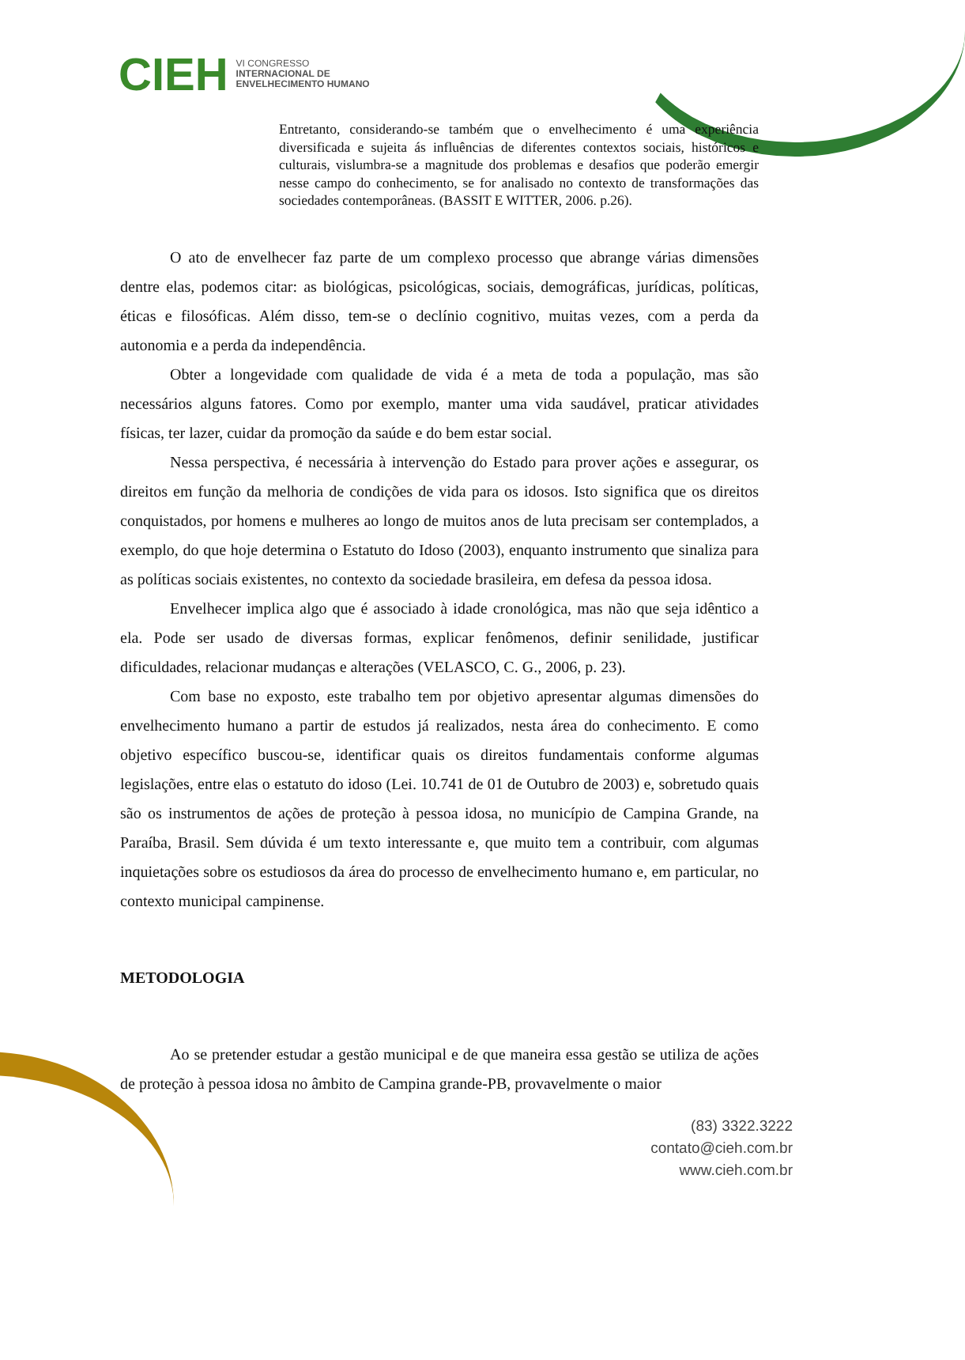CIEH VI CONGRESSO
INTERNACIONAL DE
ENVELHECIMENTO HUMANO
Entretanto, considerando-se também que o envelhecimento é uma experiência diversificada e sujeita ás influências de diferentes contextos sociais, históricos e culturais, vislumbra-se a magnitude dos problemas e desafios que poderão emergir nesse campo do conhecimento, se for analisado no contexto de transformações das sociedades contemporâneas. (BASSIT E WITTER, 2006. p.26).
O ato de envelhecer faz parte de um complexo processo que abrange várias dimensões dentre elas, podemos citar: as biológicas, psicológicas, sociais, demográficas, jurídicas, políticas, éticas e filosóficas. Além disso, tem-se o declínio cognitivo, muitas vezes, com a perda da autonomia e a perda da independência.
Obter a longevidade com qualidade de vida é a meta de toda a população, mas são necessários alguns fatores. Como por exemplo, manter uma vida saudável, praticar atividades físicas, ter lazer, cuidar da promoção da saúde e do bem estar social.
Nessa perspectiva, é necessária à intervenção do Estado para prover ações e assegurar, os direitos em função da melhoria de condições de vida para os idosos. Isto significa que os direitos conquistados, por homens e mulheres ao longo de muitos anos de luta precisam ser contemplados, a exemplo, do que hoje determina o Estatuto do Idoso (2003), enquanto instrumento que sinaliza para as políticas sociais existentes, no contexto da sociedade brasileira, em defesa da pessoa idosa.
Envelhecer implica algo que é associado à idade cronológica, mas não que seja idêntico a ela. Pode ser usado de diversas formas, explicar fenômenos, definir senilidade, justificar dificuldades, relacionar mudanças e alterações (VELASCO, C. G., 2006, p. 23).
Com base no exposto, este trabalho tem por objetivo apresentar algumas dimensões do envelhecimento humano a partir de estudos já realizados, nesta área do conhecimento. E como objetivo específico buscou-se, identificar quais os direitos fundamentais conforme algumas legislações, entre elas o estatuto do idoso (Lei. 10.741 de 01 de Outubro de 2003) e, sobretudo quais são os instrumentos de ações de proteção à pessoa idosa, no município de Campina Grande, na Paraíba, Brasil. Sem dúvida é um texto interessante e, que muito tem a contribuir, com algumas inquietações sobre os estudiosos da área do processo de envelhecimento humano e, em particular, no contexto municipal campinense.
METODOLOGIA
Ao se pretender estudar a gestão municipal e de que maneira essa gestão se utiliza de ações de proteção à pessoa idosa no âmbito de Campina grande-PB, provavelmente o maior
(83) 3322.3222
contato@cieh.com.br
www.cieh.com.br